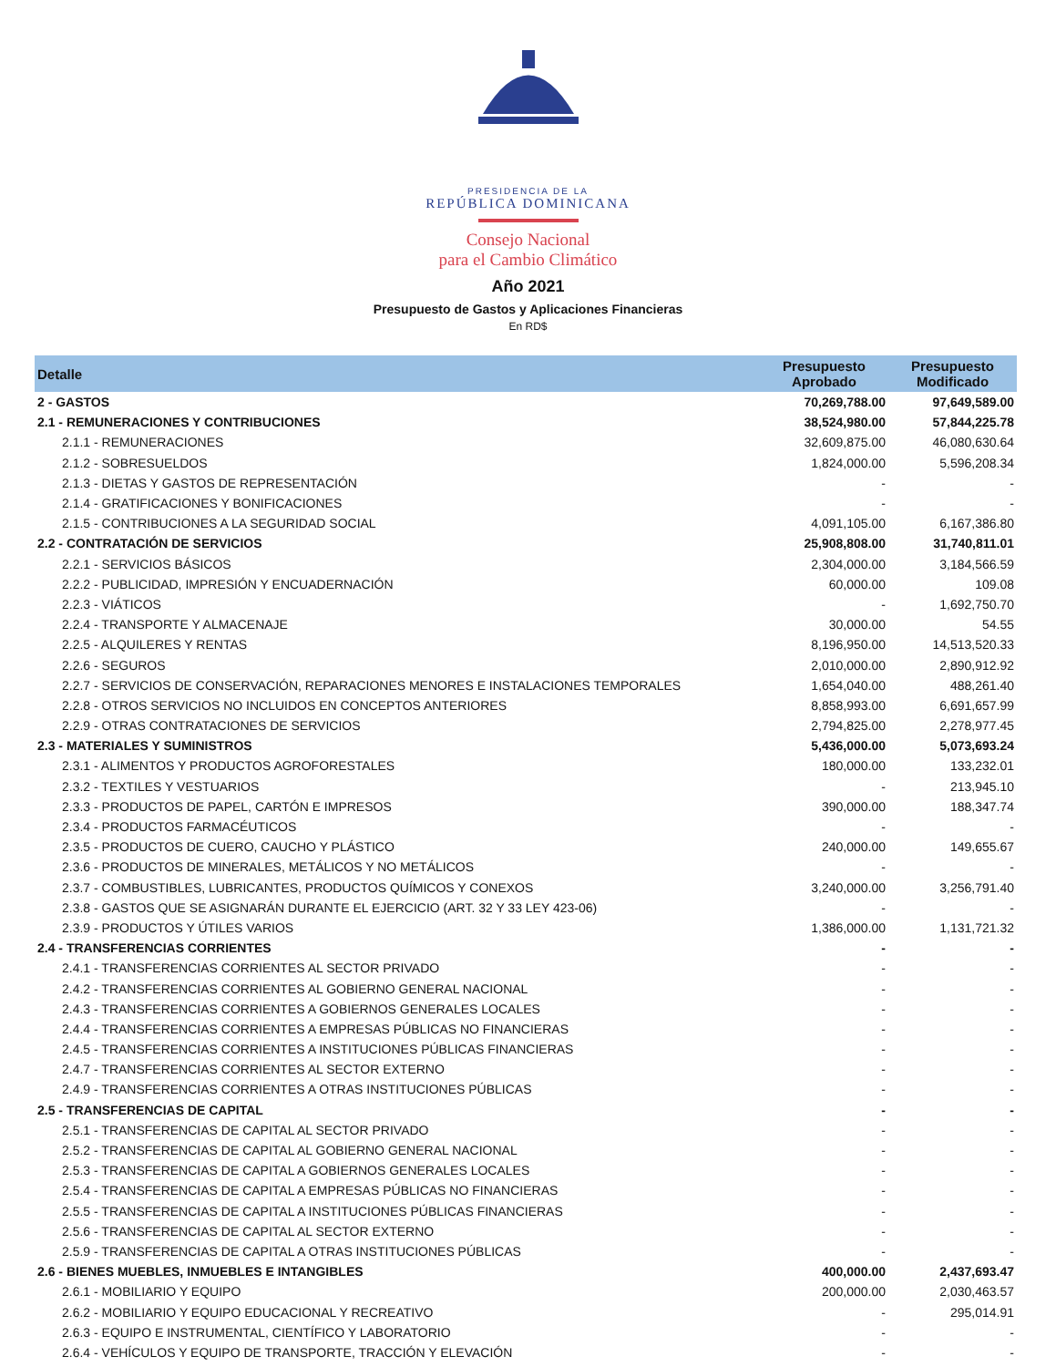PRESIDENCIA DE LA
REPÚBLICA DOMINICANA
Consejo Nacional
para el Cambio Climático
Año 2021
Presupuesto de Gastos y Aplicaciones Financieras
En RD$
| Detalle | Presupuesto Aprobado | Presupuesto Modificado |
| --- | --- | --- |
| 2 - GASTOS | 70,269,788.00 | 97,649,589.00 |
| 2.1 - REMUNERACIONES Y CONTRIBUCIONES | 38,524,980.00 | 57,844,225.78 |
| 2.1.1 - REMUNERACIONES | 32,609,875.00 | 46,080,630.64 |
| 2.1.2 - SOBRESUELDOS | 1,824,000.00 | 5,596,208.34 |
| 2.1.3 - DIETAS Y GASTOS DE REPRESENTACIÓN | - | - |
| 2.1.4 - GRATIFICACIONES Y BONIFICACIONES | - | - |
| 2.1.5 - CONTRIBUCIONES A LA SEGURIDAD SOCIAL | 4,091,105.00 | 6,167,386.80 |
| 2.2 - CONTRATACIÓN DE SERVICIOS | 25,908,808.00 | 31,740,811.01 |
| 2.2.1 - SERVICIOS BÁSICOS | 2,304,000.00 | 3,184,566.59 |
| 2.2.2 - PUBLICIDAD, IMPRESIÓN Y ENCUADERNACIÓN | 60,000.00 | 109.08 |
| 2.2.3 - VIÁTICOS | - | 1,692,750.70 |
| 2.2.4 - TRANSPORTE Y ALMACENAJE | 30,000.00 | 54.55 |
| 2.2.5 - ALQUILERES Y RENTAS | 8,196,950.00 | 14,513,520.33 |
| 2.2.6 - SEGUROS | 2,010,000.00 | 2,890,912.92 |
| 2.2.7 - SERVICIOS DE CONSERVACIÓN, REPARACIONES MENORES E INSTALACIONES TEMPORALES | 1,654,040.00 | 488,261.40 |
| 2.2.8 - OTROS SERVICIOS NO INCLUIDOS EN CONCEPTOS ANTERIORES | 8,858,993.00 | 6,691,657.99 |
| 2.2.9 - OTRAS CONTRATACIONES DE SERVICIOS | 2,794,825.00 | 2,278,977.45 |
| 2.3 - MATERIALES Y SUMINISTROS | 5,436,000.00 | 5,073,693.24 |
| 2.3.1 - ALIMENTOS Y PRODUCTOS AGROFORESTALES | 180,000.00 | 133,232.01 |
| 2.3.2 - TEXTILES Y VESTUARIOS | - | 213,945.10 |
| 2.3.3 - PRODUCTOS DE PAPEL, CARTÓN E IMPRESOS | 390,000.00 | 188,347.74 |
| 2.3.4 - PRODUCTOS FARMACÉUTICOS | - | - |
| 2.3.5 - PRODUCTOS DE CUERO, CAUCHO Y PLÁSTICO | 240,000.00 | 149,655.67 |
| 2.3.6 - PRODUCTOS DE MINERALES, METÁLICOS Y NO METÁLICOS | - | - |
| 2.3.7 - COMBUSTIBLES, LUBRICANTES, PRODUCTOS QUÍMICOS Y CONEXOS | 3,240,000.00 | 3,256,791.40 |
| 2.3.8 - GASTOS QUE SE ASIGNARÁN DURANTE EL EJERCICIO (ART. 32 Y 33 LEY 423-06) | - | - |
| 2.3.9 - PRODUCTOS Y ÚTILES VARIOS | 1,386,000.00 | 1,131,721.32 |
| 2.4 - TRANSFERENCIAS CORRIENTES | - | - |
| 2.4.1 - TRANSFERENCIAS CORRIENTES AL SECTOR PRIVADO | - | - |
| 2.4.2 - TRANSFERENCIAS CORRIENTES AL GOBIERNO GENERAL NACIONAL | - | - |
| 2.4.3 - TRANSFERENCIAS CORRIENTES A GOBIERNOS GENERALES LOCALES | - | - |
| 2.4.4 - TRANSFERENCIAS CORRIENTES A EMPRESAS PÚBLICAS NO FINANCIERAS | - | - |
| 2.4.5 - TRANSFERENCIAS CORRIENTES A INSTITUCIONES PÚBLICAS FINANCIERAS | - | - |
| 2.4.7 - TRANSFERENCIAS CORRIENTES AL SECTOR EXTERNO | - | - |
| 2.4.9 - TRANSFERENCIAS CORRIENTES A OTRAS INSTITUCIONES PÚBLICAS | - | - |
| 2.5 - TRANSFERENCIAS DE CAPITAL | - | - |
| 2.5.1 - TRANSFERENCIAS DE CAPITAL AL SECTOR PRIVADO | - | - |
| 2.5.2 - TRANSFERENCIAS DE CAPITAL AL GOBIERNO GENERAL NACIONAL | - | - |
| 2.5.3 - TRANSFERENCIAS DE CAPITAL A GOBIERNOS GENERALES LOCALES | - | - |
| 2.5.4 - TRANSFERENCIAS DE CAPITAL A EMPRESAS PÚBLICAS NO FINANCIERAS | - | - |
| 2.5.5 - TRANSFERENCIAS DE CAPITAL A INSTITUCIONES PÚBLICAS FINANCIERAS | - | - |
| 2.5.6 - TRANSFERENCIAS DE CAPITAL AL SECTOR EXTERNO | - | - |
| 2.5.9 - TRANSFERENCIAS DE CAPITAL A OTRAS INSTITUCIONES PÚBLICAS | - | - |
| 2.6 - BIENES MUEBLES, INMUEBLES E INTANGIBLES | 400,000.00 | 2,437,693.47 |
| 2.6.1 - MOBILIARIO Y EQUIPO | 200,000.00 | 2,030,463.57 |
| 2.6.2 - MOBILIARIO Y EQUIPO EDUCACIONAL Y RECREATIVO | - | 295,014.91 |
| 2.6.3 - EQUIPO E INSTRUMENTAL, CIENTÍFICO Y LABORATORIO | - | - |
| 2.6.4 - VEHÍCULOS Y EQUIPO DE TRANSPORTE, TRACCIÓN Y ELEVACIÓN | - | - |